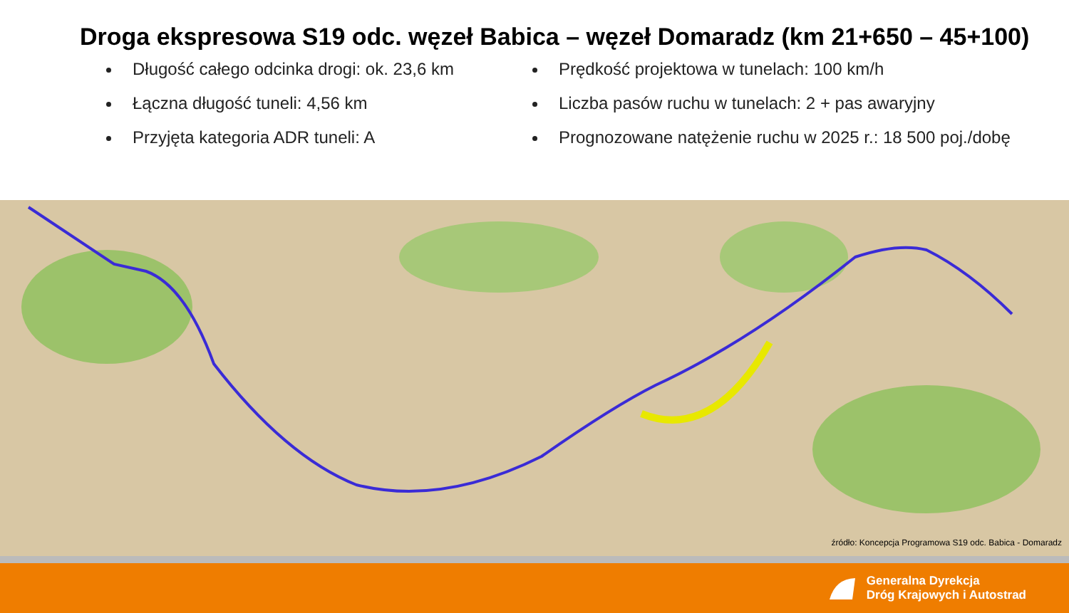Droga ekspresowa S19 odc. węzeł Babica – węzeł Domaradz (km 21+650 – 45+100)
Długość całego odcinka drogi: ok. 23,6 km
Łączna długość tuneli: 4,56 km
Przyjęta kategoria ADR tuneli: A
Prędkość projektowa w tunelach: 100 km/h
Liczba pasów ruchu w tunelach: 2 + pas awaryjny
Prognozowane natężenie ruchu w 2025 r.: 18 500 poj./dobę
źródło: Koncepcja Programowa S19 odc. Babica - Domaradz
Generalna Dyrekcja
Dróg Krajowych i Autostrad